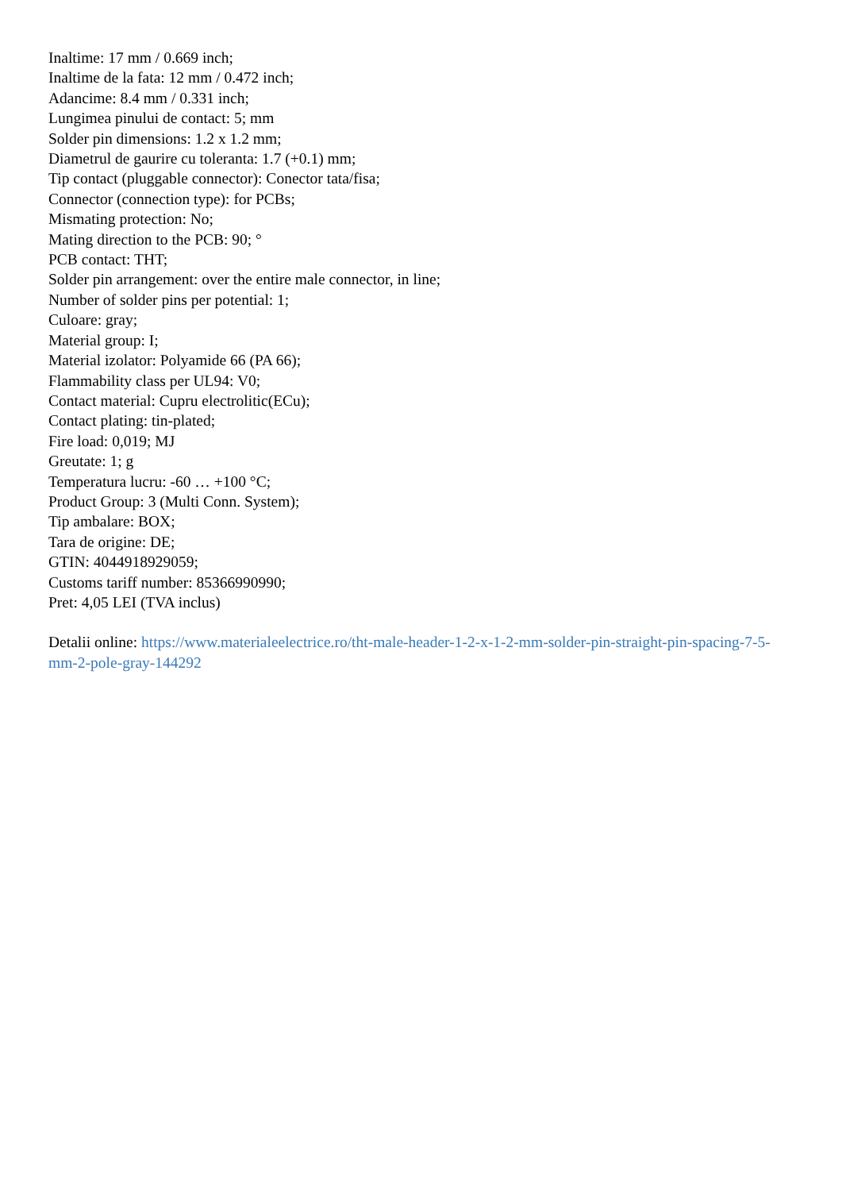Inaltime: 17 mm / 0.669 inch;
Inaltime de la fata: 12 mm / 0.472 inch;
Adancime: 8.4 mm / 0.331 inch;
Lungimea pinului de contact: 5; mm
Solder pin dimensions: 1.2 x 1.2 mm;
Diametrul de gaurire cu toleranta: 1.7 (+0.1) mm;
Tip contact (pluggable connector): Conector tata/fisa;
Connector (connection type): for PCBs;
Mismating protection: No;
Mating direction to the PCB: 90; °
PCB contact: THT;
Solder pin arrangement: over the entire male connector, in line;
Number of solder pins per potential: 1;
Culoare: gray;
Material group: I;
Material izolator: Polyamide 66 (PA 66);
Flammability class per UL94: V0;
Contact material: Cupru electrolitic(ECu);
Contact plating: tin-plated;
Fire load: 0,019; MJ
Greutate: 1; g
Temperatura lucru: -60 … +100 °C;
Product Group: 3 (Multi Conn. System);
Tip ambalare: BOX;
Tara de origine: DE;
GTIN: 4044918929059;
Customs tariff number: 85366990990;
Pret: 4,05 LEI (TVA inclus)
Detalii online: https://www.materialeelectrice.ro/tht-male-header-1-2-x-1-2-mm-solder-pin-straight-pin-spacing-7-5-mm-2-pole-gray-144292